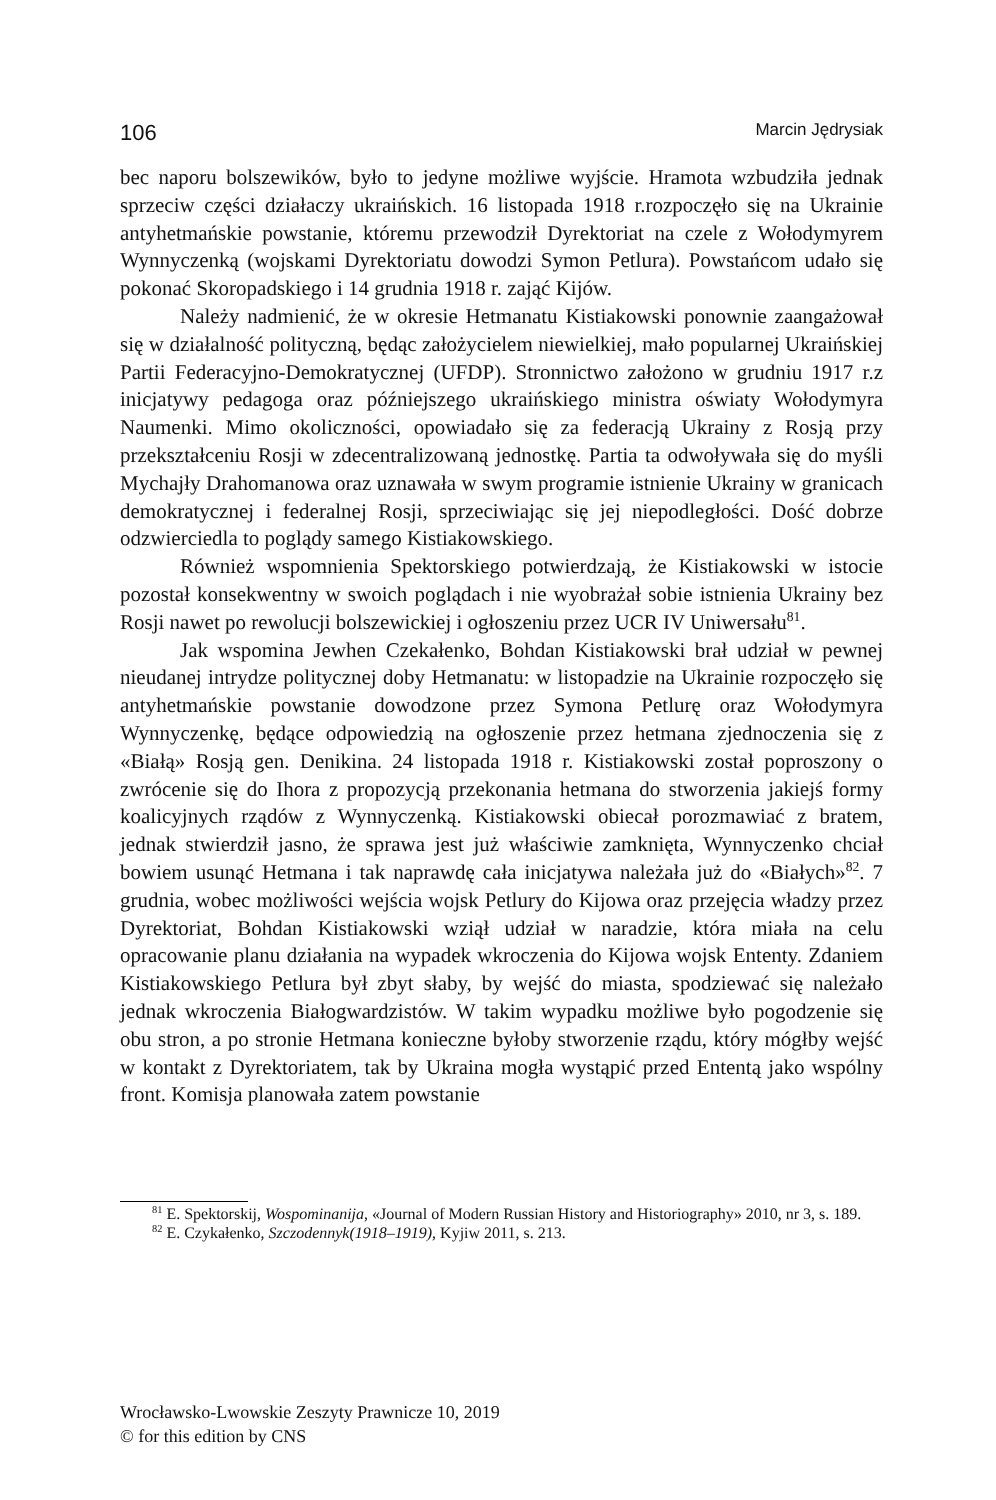106 Marcin Jędrysiak
bec naporu bolszewików, było to jedyne możliwe wyjście. Hramota wzbudziła jednak sprzeciw części działaczy ukraińskich. 16 listopada 1918 r.rozpoczęło się na Ukrainie antyhetmańskie powstanie, któremu przewodził Dyrektoriat na czele z Wołodymyrem Wynnyczenką (wojskami Dyrektoriatu dowodzi Symon Petlura). Powstańcom udało się pokonać Skoropadskiego i 14 grudnia 1918 r. zająć Kijów.
Należy nadmienić, że w okresie Hetmanatu Kistiakowski ponownie zaangażował się w działalność polityczną, będąc założycielem niewielkiej, mało popularnej Ukraińskiej Partii Federacyjno-Demokratycznej (UFDP). Stronnictwo założono w grudniu 1917 r.z inicjatywy pedagoga oraz późniejszego ukraińskiego ministra oświaty Wołodymyra Naumenki. Mimo okoliczności, opowiadało się za federacją Ukrainy z Rosją przy przekształceniu Rosji w zdecentralizowaną jednostkę. Partia ta odwoływała się do myśli Mychajły Drahomanowa oraz uznawała w swym programie istnienie Ukrainy w granicach demokratycznej i federalnej Rosji, sprzeciwiając się jej niepodległości. Dość dobrze odzwierciedla to poglądy samego Kistiakowskiego.
Również wspomnienia Spektorskiego potwierdzają, że Kistiakowski w istocie pozostał konsekwentny w swoich poglądach i nie wyobrażał sobie istnienia Ukrainy bez Rosji nawet po rewolucji bolszewickiej i ogłoszeniu przez UCR IV Uniwersału<sup>81</sup>.
Jak wspomina Jewhen Czekałenko, Bohdan Kistiakowski brał udział w pewnej nieudanej intrydze politycznej doby Hetmanatu: w listopadzie na Ukrainie rozpoczęło się antyhetmańskie powstanie dowodzone przez Symona Petlurę oraz Wołodymyra Wynnyczenkę, będące odpowiedzią na ogłoszenie przez hetmana zjednoczenia się z «Białą» Rosją gen. Denikina. 24 listopada 1918 r. Kistiakowski został poproszony o zwrócenie się do Ihora z propozycją przekonania hetmana do stworzenia jakiejś formy koalicyjnych rządów z Wynnyczenką. Kistiakowski obiecał porozmawiać z bratem, jednak stwierdził jasno, że sprawa jest już właściwie zamknięta, Wynnyczenko chciał bowiem usunąć Hetmana i tak naprawdę cała inicjatywa należała już do «Białych»<sup>82</sup>. 7 grudnia, wobec możliwości wejścia wojsk Petlury do Kijowa oraz przejęcia władzy przez Dyrektoriat, Bohdan Kistiakowski wziął udział w naradzie, która miała na celu opracowanie planu działania na wypadek wkroczenia do Kijowa wojsk Ententy. Zdaniem Kistiakowskiego Petlura był zbyt słaby, by wejść do miasta, spodziewać się należało jednak wkroczenia Białogwardzistów. W takim wypadku możliwe było pogodzenie się obu stron, a po stronie Hetmana konieczne byłoby stworzenie rządu, który mógłby wejść w kontakt z Dyrektoriatem, tak by Ukraina mogła wystąpić przed Ententą jako wspólny front. Komisja planowała zatem powstanie
<sup>81</sup> E. Spektorskij, Wospominanija, «Journal of Modern Russian History and Historiography» 2010, nr 3, s. 189.
<sup>82</sup> E. Czykałenko, Szczodennyk(1918–1919), Kyjiw 2011, s. 213.
Wrocławsko-Lwowskie Zeszyty Prawnicze 10, 2019
© for this edition by CNS